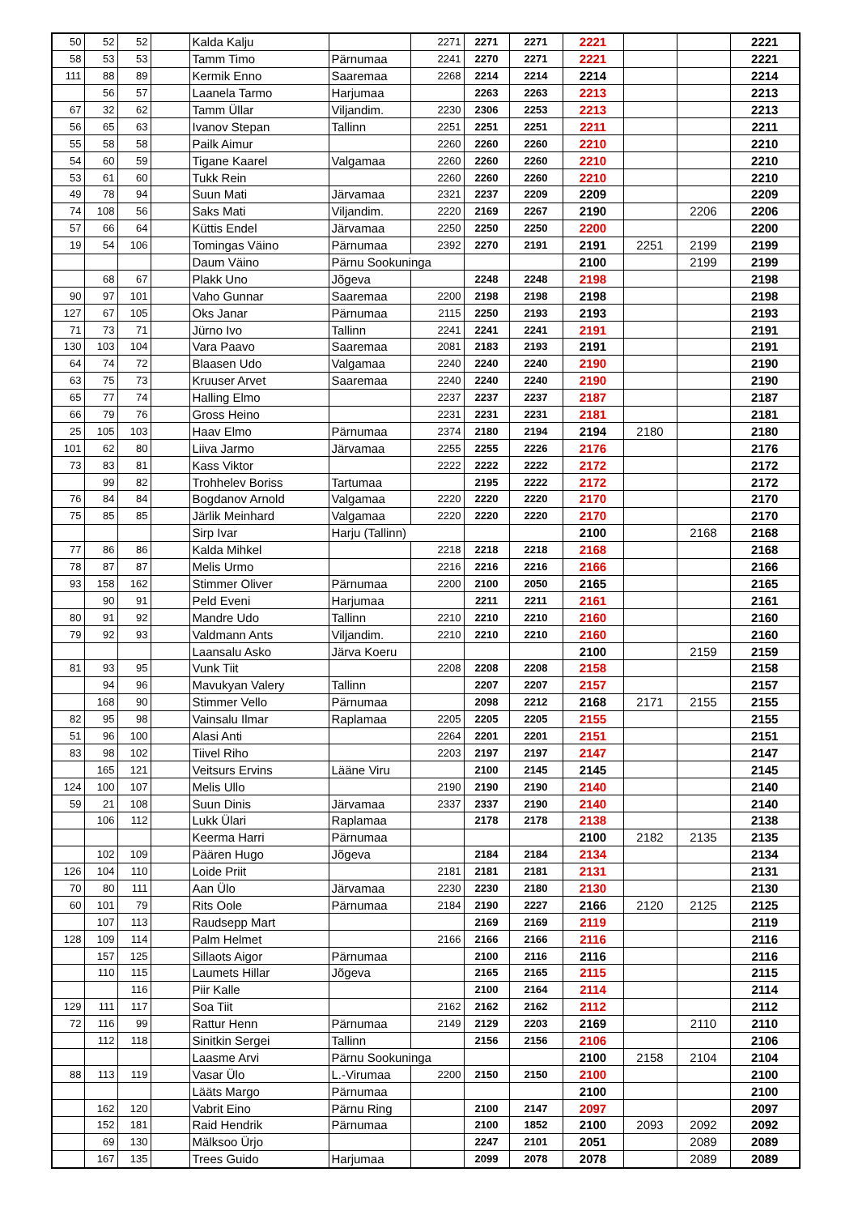| 50 | 52 | 52 | | Kalda Kalju | | 2271 | 2271 | 2271 | 2221 | | | 2221 |
| 58 | 53 | 53 | | Tamm Timo | Pärnumaa | 2241 | 2270 | 2271 | 2221 | | | 2221 |
| 111 | 88 | 89 | | Kermik Enno | Saaremaa | 2268 | 2214 | 2214 | 2214 | | | 2214 |
| | 56 | 57 | | Laanela Tarmo | Harjumaa | | 2263 | 2263 | 2213 | | | 2213 |
| 67 | 32 | 62 | | Tamm Üllar | Viljandim. | 2230 | 2306 | 2253 | 2213 | | | 2213 |
| 56 | 65 | 63 | | Ivanov Stepan | Tallinn | 2251 | 2251 | 2251 | 2211 | | | 2211 |
| 55 | 58 | 58 | | Pailk Aimur | | 2260 | 2260 | 2260 | 2210 | | | 2210 |
| 54 | 60 | 59 | | Tigane Kaarel | Valgamaa | 2260 | 2260 | 2260 | 2210 | | | 2210 |
| 53 | 61 | 60 | | Tukk Rein | | 2260 | 2260 | 2260 | 2210 | | | 2210 |
| 49 | 78 | 94 | | Suun Mati | Järvamaa | 2321 | 2237 | 2209 | 2209 | | | 2209 |
| 74 | 108 | 56 | | Saks Mati | Viljandim. | 2220 | 2169 | 2267 | 2190 | | 2206 | 2206 |
| 57 | 66 | 64 | | Küttis Endel | Järvamaa | 2250 | 2250 | 2250 | 2200 | | | 2200 |
| 19 | 54 | 106 | | Tomingas Väino | Pärnumaa | 2392 | 2270 | 2191 | 2191 | 2251 | 2199 | 2199 |
| | | | | Daum Väino | Pärnu Sookuninga | | | | 2100 | | 2199 | 2199 |
| | 68 | 67 | | Plakk Uno | Jõgeva | | 2248 | 2248 | 2198 | | | 2198 |
| 90 | 97 | 101 | | Vaho Gunnar | Saaremaa | 2200 | 2198 | 2198 | 2198 | | | 2198 |
| 127 | 67 | 105 | | Oks Janar | Pärnumaa | 2115 | 2250 | 2193 | 2193 | | | 2193 |
| 71 | 73 | 71 | | Jürno Ivo | Tallinn | 2241 | 2241 | 2241 | 2191 | | | 2191 |
| 130 | 103 | 104 | | Vara Paavo | Saaremaa | 2081 | 2183 | 2193 | 2191 | | | 2191 |
| 64 | 74 | 72 | | Blaasen Udo | Valgamaa | 2240 | 2240 | 2240 | 2190 | | | 2190 |
| 63 | 75 | 73 | | Kruuser Arvet | Saaremaa | 2240 | 2240 | 2240 | 2190 | | | 2190 |
| 65 | 77 | 74 | | Halling Elmo | | 2237 | 2237 | 2237 | 2187 | | | 2187 |
| 66 | 79 | 76 | | Gross Heino | | 2231 | 2231 | 2231 | 2181 | | | 2181 |
| 25 | 105 | 103 | | Haav Elmo | Pärnumaa | 2374 | 2180 | 2194 | 2194 | 2180 | | 2180 |
| 101 | 62 | 80 | | Liiva Jarmo | Järvamaa | 2255 | 2255 | 2226 | 2176 | | | 2176 |
| 73 | 83 | 81 | | Kass Viktor | | 2222 | 2222 | 2222 | 2172 | | | 2172 |
| | 99 | 82 | | Trohhelev Boriss | Tartumaa | | 2195 | 2222 | 2172 | | | 2172 |
| 76 | 84 | 84 | | Bogdanov Arnold | Valgamaa | 2220 | 2220 | 2220 | 2170 | | | 2170 |
| 75 | 85 | 85 | | Järlik Meinhard | Valgamaa | 2220 | 2220 | 2220 | 2170 | | | 2170 |
| | | | | Sirp Ivar | Harju (Tallinn) | | | | 2100 | | 2168 | 2168 |
| 77 | 86 | 86 | | Kalda Mihkel | | 2218 | 2218 | 2218 | 2168 | | | 2168 |
| 78 | 87 | 87 | | Melis Urmo | | 2216 | 2216 | 2216 | 2166 | | | 2166 |
| 93 | 158 | 162 | | Stimmer Oliver | Pärnumaa | 2200 | 2100 | 2050 | 2165 | | | 2165 |
| | 90 | 91 | | Peld Eveni | Harjumaa | | 2211 | 2211 | 2161 | | | 2161 |
| 80 | 91 | 92 | | Mandre Udo | Tallinn | 2210 | 2210 | 2210 | 2160 | | | 2160 |
| 79 | 92 | 93 | | Valdmann Ants | Viljandim. | 2210 | 2210 | 2210 | 2160 | | | 2160 |
| | | | | Laansalu Asko | Järva Koeru | | | | 2100 | | 2159 | 2159 |
| 81 | 93 | 95 | | Vunk Tiit | | 2208 | 2208 | 2208 | 2158 | | | 2158 |
| | 94 | 96 | | Mavukyan Valery | Tallinn | | 2207 | 2207 | 2157 | | | 2157 |
| | 168 | 90 | | Stimmer Vello | Pärnumaa | | 2098 | 2212 | 2168 | 2171 | 2155 | 2155 |
| 82 | 95 | 98 | | Vainsalu Ilmar | Raplamaa | 2205 | 2205 | 2205 | 2155 | | | 2155 |
| 51 | 96 | 100 | | Alasi Anti | | 2264 | 2201 | 2201 | 2151 | | | 2151 |
| 83 | 98 | 102 | | Tiivel Riho | | 2203 | 2197 | 2197 | 2147 | | | 2147 |
| | 165 | 121 | | Veitsurs Ervins | Lääne Viru | | 2100 | 2145 | 2145 | | | 2145 |
| 124 | 100 | 107 | | Melis Ullo | | 2190 | 2190 | 2190 | 2140 | | | 2140 |
| 59 | 21 | 108 | | Suun Dinis | Järvamaa | 2337 | 2337 | 2190 | 2140 | | | 2140 |
| | 106 | 112 | | Lukk Ülari | Raplamaa | | 2178 | 2178 | 2138 | | | 2138 |
| | | | | Keerma Harri | Pärnumaa | | | | 2100 | 2182 | 2135 | 2135 |
| | 102 | 109 | | Päären Hugo | Jõgeva | | 2184 | 2184 | 2134 | | | 2134 |
| 126 | 104 | 110 | | Loide Priit | | 2181 | 2181 | 2181 | 2131 | | | 2131 |
| 70 | 80 | 111 | | Aan Ülo | Järvamaa | 2230 | 2230 | 2180 | 2130 | | | 2130 |
| 60 | 101 | 79 | | Rits Oole | Pärnumaa | 2184 | 2190 | 2227 | 2166 | 2120 | 2125 | 2125 |
| | 107 | 113 | | Raudsepp Mart | | | 2169 | 2169 | 2119 | | | 2119 |
| 128 | 109 | 114 | | Palm Helmet | | 2166 | 2166 | 2166 | 2116 | | | 2116 |
| | 157 | 125 | | Sillaots Aigor | Pärnumaa | | 2100 | 2116 | 2116 | | | 2116 |
| | 110 | 115 | | Laumets Hillar | Jõgeva | | 2165 | 2165 | 2115 | | | 2115 |
| | | 116 | | Piir Kalle | | | 2100 | 2164 | 2114 | | | 2114 |
| 129 | 111 | 117 | | Soa Tiit | | 2162 | 2162 | 2162 | 2112 | | | 2112 |
| 72 | 116 | 99 | | Rattur Henn | Pärnumaa | 2149 | 2129 | 2203 | 2169 | | 2110 | 2110 |
| | 112 | 118 | | Sinitkin Sergei | Tallinn | | 2156 | 2156 | 2106 | | | 2106 |
| | | | | Laasme Arvi | Pärnu Sookuninga | | | | 2100 | 2158 | 2104 | 2104 |
| 88 | 113 | 119 | | Vasar Ülo | L.-Virumaa | 2200 | 2150 | 2150 | 2100 | | | 2100 |
| | | | | Lääts Margo | Pärnumaa | | | | 2100 | | | 2100 |
| | 162 | 120 | | Vabrit Eino | Pärnu Ring | | 2100 | 2147 | 2097 | | | 2097 |
| | 152 | 181 | | Raid Hendrik | Pärnumaa | | 2100 | 1852 | 2100 | 2093 | 2092 | 2092 |
| | 69 | 130 | | Mälksoo Ürjo | | | 2247 | 2101 | 2051 | | 2089 | 2089 |
| | 167 | 135 | | Trees Guido | Harjumaa | | 2099 | 2078 | 2078 | | 2089 | 2089 |